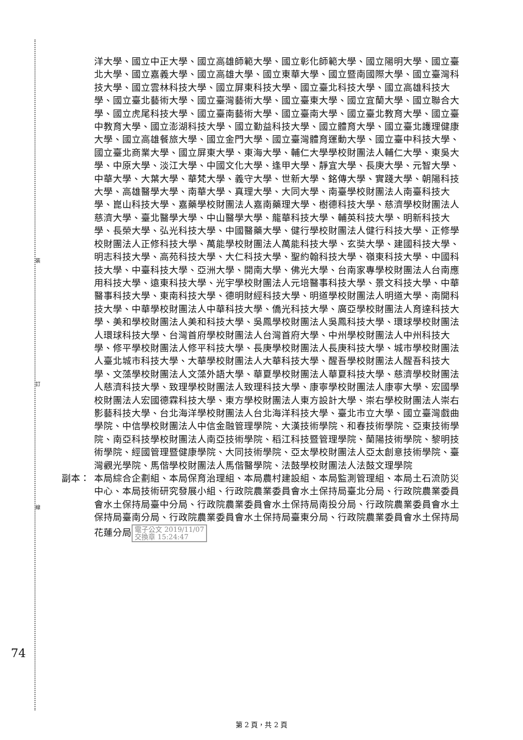裝
訂
線
洋大學、國立中正大學、國立高雄師範大學、國立彰化師範大學、國立陽明大學、國立臺北大學、國立嘉義大學、國立高雄大學、國立東華大學、國立暨南國際大學、國立臺灣科技大學、國立雲林科技大學、國立屏東科技大學、國立臺北科技大學、國立高雄科技大學、國立臺北藝術大學、國立臺灣藝術大學、國立臺東大學、國立宜蘭大學、國立聯合大學、國立虎尾科技大學、國立臺南藝術大學、國立臺南大學、國立臺北教育大學、國立臺中教育大學、國立澎湖科技大學、國立勤益科技大學、國立體育大學、國立臺北護理健康大學、國立高雄餐旅大學、國立金門大學、國立臺灣體育運動大學、國立臺中科技大學、國立臺北商業大學、國立屏東大學、東海大學、輔仁大學學校財團法人輔仁大學、東吳大學、中原大學、淡江大學、中國文化大學、逢甲大學、靜宜大學、長庚大學、元智大學、中華大學、大葉大學、華梵大學、義守大學、世新大學、銘傳大學、實踐大學、朝陽科技大學、高雄醫學大學、南華大學、真理大學、大同大學、南臺學校財團法人南臺科技大學、崑山科技大學、嘉藥學校財團法人嘉南藥理大學、樹德科技大學、慈濟學校財團法人慈濟大學、臺北醫學大學、中山醫學大學、龍華科技大學、輔英科技大學、明新科技大學、長榮大學、弘光科技大學、中國醫藥大學、健行學校財團法人健行科技大學、正修學校財團法人正修科技大學、萬能學校財團法人萬能科技大學、玄奘大學、建國科技大學、明志科技大學、高苑科技大學、大仁科技大學、聖約翰科技大學、嶺東科技大學、中國科技大學、中臺科技大學、亞洲大學、開南大學、佛光大學、台南家專學校財團法人台南應用科技大學、遠東科技大學、光宇學校財團法人元培醫事科技大學、景文科技大學、中華醫事科技大學、東南科技大學、德明財經科技大學、明道學校財團法人明道大學、南開科技大學、中華學校財團法人中華科技大學、僑光科技大學、廣亞學校財團法人育達科技大學、美和學校財團法人美和科技大學、吳鳳學校財團法人吳鳳科技大學、環球學校財團法人環球科技大學、台灣首府學校財團法人台灣首府大學、中州學校財團法人中州科技大學、修平學校財團法人修平科技大學、長庚學校財團法人長庚科技大學、城市學校財團法人臺北城市科技大學、大華學校財團法人大華科技大學、醒吾學校財團法人醒吾科技大學、文藻學校財團法人文藻外語大學、華夏學校財團法人華夏科技大學、慈濟學校財團法人慈濟科技大學、致理學校財團法人致理科技大學、康寧學校財團法人康寧大學、宏國學校財團法人宏國德霖科技大學、東方學校財團法人東方設計大學、崇右學校財團法人崇右影藝科技大學、台北海洋學校財團法人台北海洋科技大學、臺北市立大學、國立臺灣戲曲學院、中信學校財團法人中信金融管理學院、大漢技術學院、和春技術學院、亞東技術學院、南亞科技學校財團法人南亞技術學院、稻江科技暨管理學院、蘭陽技術學院、黎明技術學院、經國管理暨健康學院、大同技術學院、亞太學校財團法人亞太創意技術學院、臺灣觀光學院、馬偕學校財團法人馬偕醫學院、法鼓學校財團法人法鼓文理學院
副本： 本局綜合企劃組、本局保育治理組、本局農村建設組、本局監測管理組、本局土石流防災中心、本局技術研究發展小組、行政院農業委員會水土保持局臺北分局、行政院農業委員會水土保持局臺中分局、行政院農業委員會水土保持局南投分局、行政院農業委員會水土保持局臺南分局、行政院農業委員會水土保持局臺東分局、行政院農業委員會水土保持局花蓮分局 電子公文 2019/11/07
交換章 15:24:47
74
第 2 頁，共 2 頁